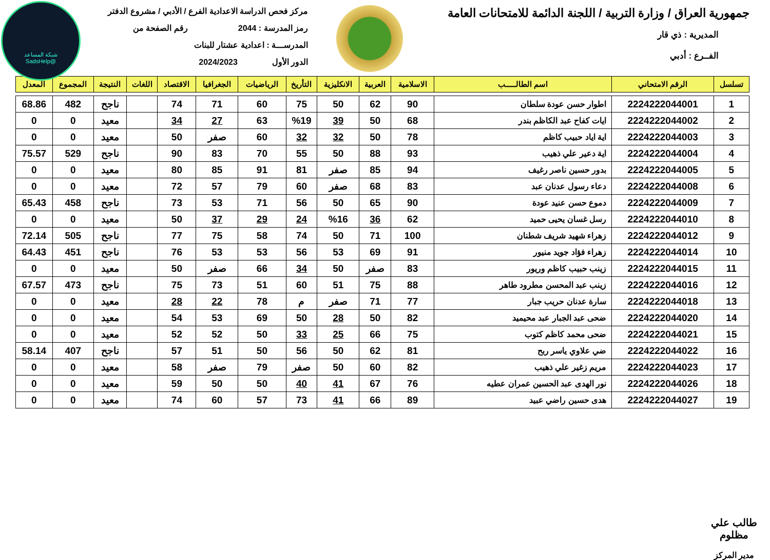شبكة المساعد
@SadsHelp
جمهورية العراق / وزارة التربية / اللجنة الدائمة للامتحانات العامة
المديرية : ذي قار
الفــرع : أدبي
مركز فحص الدراسة الاعدادية الفرع / الأدبي / مشروع الدفتر
رمز المدرسة : 2044 رقم الصفحة من
المدرســـة : اعدادية عشتار للبنات
الدور الأول 2024/2023
| تسلسل | الرقم الامتحاني | اسم الطالـــــب | الاسلامية | العربية | الانكليزية | التأريخ | الرياضيات | الجغرافيا | الاقتصاد | اللغات | النتيجة | المجموع | المعدل |
| --- | --- | --- | --- | --- | --- | --- | --- | --- | --- | --- | --- | --- | --- |
| 1 | 2224222044001 | اطوار حسن عودة سلطان | 90 | 62 | 50 | 75 | 60 | 71 | 74 | | ناجح | 482 | 68.86 |
| 2 | 2224222044002 | ايات كفاح عبد الكاظم بندر | 68 | 50 | 39 | %19 | 63 | 27 | 34 | | معيد | 0 | 0 |
| 3 | 2224222044003 | اية اياد حبيب كاظم | 78 | 50 | 32 | 32 | 60 | صفر | 50 | | معيد | 0 | 0 |
| 4 | 2224222044004 | اية دعير علي ذهيب | 93 | 88 | 50 | 55 | 70 | 83 | 90 | | ناجح | 529 | 75.57 |
| 5 | 2224222044005 | بدور حسين ناصر رغيف | 94 | 85 | صفر | 81 | 91 | 85 | 80 | | معيد | 0 | 0 |
| 6 | 2224222044008 | دعاء رسول عدنان عبد | 83 | 68 | صفر | 60 | 79 | 57 | 72 | | معيد | 0 | 0 |
| 7 | 2224222044009 | دموع حسن عنيد عودة | 90 | 65 | 50 | 56 | 71 | 53 | 73 | | ناجح | 458 | 65.43 |
| 8 | 2224222044010 | رسل غسان يحيى حميد | 62 | 36 | %16 | 24 | 29 | 37 | 50 | | معيد | 0 | 0 |
| 9 | 2224222044012 | زهراء شهيد شريف شطنان | 100 | 71 | 50 | 74 | 58 | 75 | 77 | | ناجح | 505 | 72.14 |
| 10 | 2224222044014 | زهراء فؤاد جويد منيور | 91 | 69 | 53 | 56 | 53 | 53 | 76 | | ناجح | 451 | 64.43 |
| 11 | 2224222044015 | زينب حبيب كاظم وريور | 83 | صفر | 50 | 34 | 66 | صفر | 50 | | معيد | 0 | 0 |
| 12 | 2224222044016 | زينب عبد المحسن مطرود طاهر | 88 | 75 | 51 | 60 | 51 | 73 | 75 | | ناجح | 473 | 67.57 |
| 13 | 2224222044018 | سارة عدنان حريب جبار | 77 | 71 | صفر | م | 78 | 22 | 28 | | معيد | 0 | 0 |
| 14 | 2224222044020 | ضحى عبد الجبار عبد محيميد | 82 | 50 | 28 | 50 | 69 | 53 | 54 | | معيد | 0 | 0 |
| 15 | 2224222044021 | ضحى محمد كاظم كتوب | 75 | 66 | 25 | 33 | 50 | 52 | 52 | | معيد | 0 | 0 |
| 16 | 2224222044022 | ضي علاوي ياسر ربح | 81 | 62 | 50 | 56 | 50 | 51 | 57 | | ناجح | 407 | 58.14 |
| 17 | 2224222044023 | مريم زغير علي ذهيب | 82 | 60 | 50 | صفر | 79 | صفر | 58 | | معيد | 0 | 0 |
| 18 | 2224222044026 | نور الهدى عبد الحسين عمران عطيه | 76 | 67 | 41 | 40 | 50 | 50 | 59 | | معيد | 0 | 0 |
| 19 | 2224222044027 | هدى حسين راضي عبيد | 89 | 66 | 41 | 73 | 57 | 60 | 74 | | معيد | 0 | 0 |
طالب علي مظلوم
مدير المركز